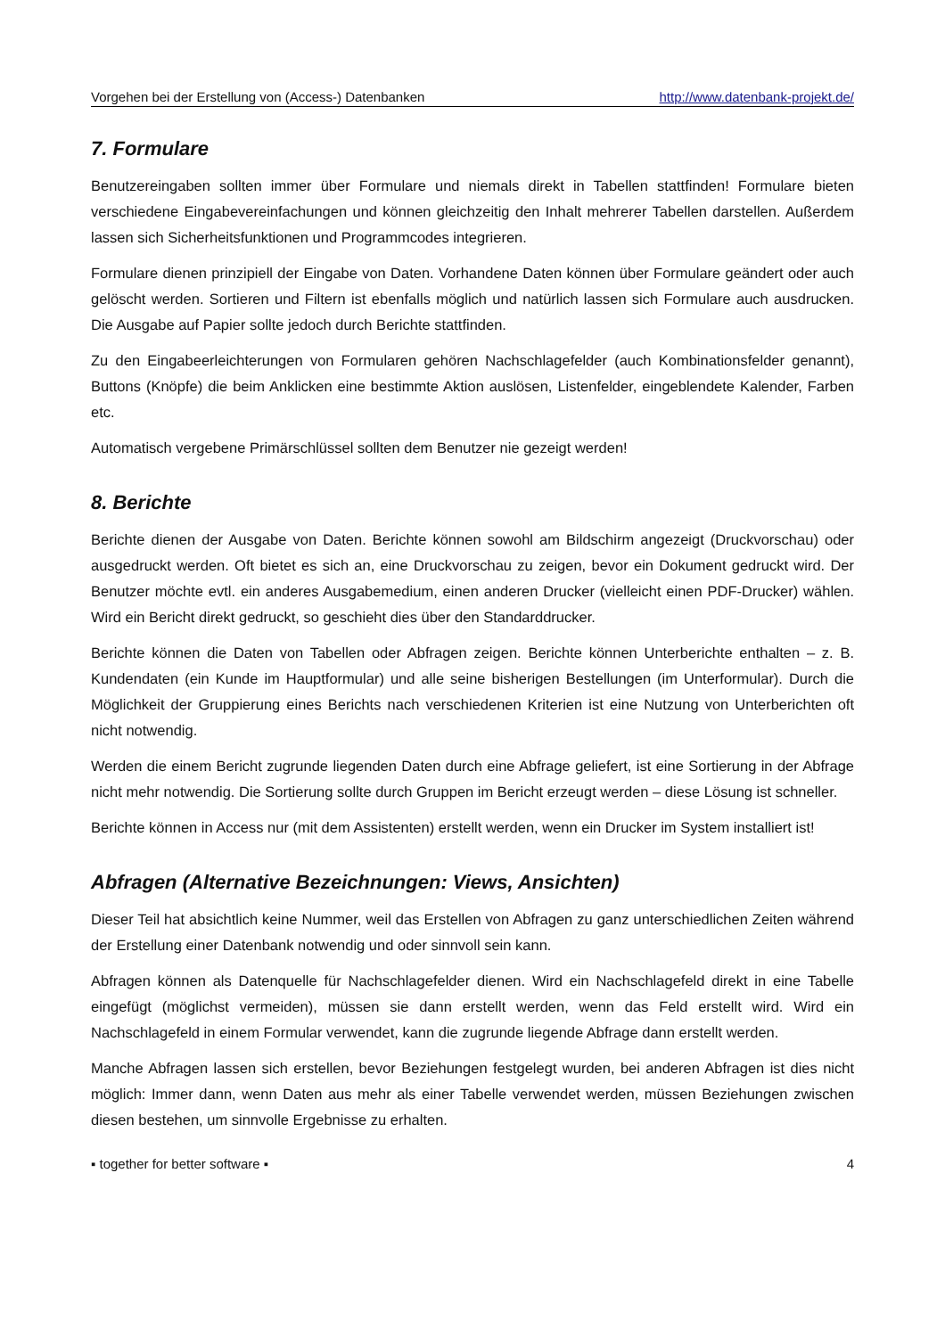Vorgehen bei der Erstellung von (Access-) Datenbanken http://www.datenbank-projekt.de/
7. Formulare
Benutzereingaben sollten immer über Formulare und niemals direkt in Tabellen stattfinden! Formulare bieten verschiedene Eingabevereinfachungen und können gleichzeitig den Inhalt mehrerer Tabellen darstellen. Außerdem lassen sich Sicherheitsfunktionen und Programmcodes integrieren.
Formulare dienen prinzipiell der Eingabe von Daten. Vorhandene Daten können über Formulare geändert oder auch gelöscht werden. Sortieren und Filtern ist ebenfalls möglich und natürlich lassen sich Formulare auch ausdrucken. Die Ausgabe auf Papier sollte jedoch durch Berichte stattfinden.
Zu den Eingabeerleichterungen von Formularen gehören Nachschlagefelder (auch Kombinationsfelder genannt), Buttons (Knöpfe) die beim Anklicken eine bestimmte Aktion auslösen, Listenfelder, eingeblendete Kalender, Farben etc.
Automatisch vergebene Primärschlüssel sollten dem Benutzer nie gezeigt werden!
8. Berichte
Berichte dienen der Ausgabe von Daten. Berichte können sowohl am Bildschirm angezeigt (Druckvorschau) oder ausgedruckt werden. Oft bietet es sich an, eine Druckvorschau zu zeigen, bevor ein Dokument gedruckt wird. Der Benutzer möchte evtl. ein anderes Ausgabemedium, einen anderen Drucker (vielleicht einen PDF-Drucker) wählen. Wird ein Bericht direkt gedruckt, so geschieht dies über den Standarddrucker.
Berichte können die Daten von Tabellen oder Abfragen zeigen. Berichte können Unterberichte enthalten – z. B. Kundendaten (ein Kunde im Hauptformular) und alle seine bisherigen Bestellungen (im Unterformular). Durch die Möglichkeit der Gruppierung eines Berichts nach verschiedenen Kriterien ist eine Nutzung von Unterberichten oft nicht notwendig.
Werden die einem Bericht zugrunde liegenden Daten durch eine Abfrage geliefert, ist eine Sortierung in der Abfrage nicht mehr notwendig. Die Sortierung sollte durch Gruppen im Bericht erzeugt werden – diese Lösung ist schneller.
Berichte können in Access nur (mit dem Assistenten) erstellt werden, wenn ein Drucker im System installiert ist!
Abfragen (Alternative Bezeichnungen: Views, Ansichten)
Dieser Teil hat absichtlich keine Nummer, weil das Erstellen von Abfragen zu ganz unterschiedlichen Zeiten während der Erstellung einer Datenbank notwendig und oder sinnvoll sein kann.
Abfragen können als Datenquelle für Nachschlagefelder dienen. Wird ein Nachschlagefeld direkt in eine Tabelle eingefügt (möglichst vermeiden), müssen sie dann erstellt werden, wenn das Feld erstellt wird. Wird ein Nachschlagefeld in einem Formular verwendet, kann die zugrunde liegende Abfrage dann erstellt werden.
Manche Abfragen lassen sich erstellen, bevor Beziehungen festgelegt wurden, bei anderen Abfragen ist dies nicht möglich: Immer dann, wenn Daten aus mehr als einer Tabelle verwendet werden, müssen Beziehungen zwischen diesen bestehen, um sinnvolle Ergebnisse zu erhalten.
▪ together for better software ▪ 4